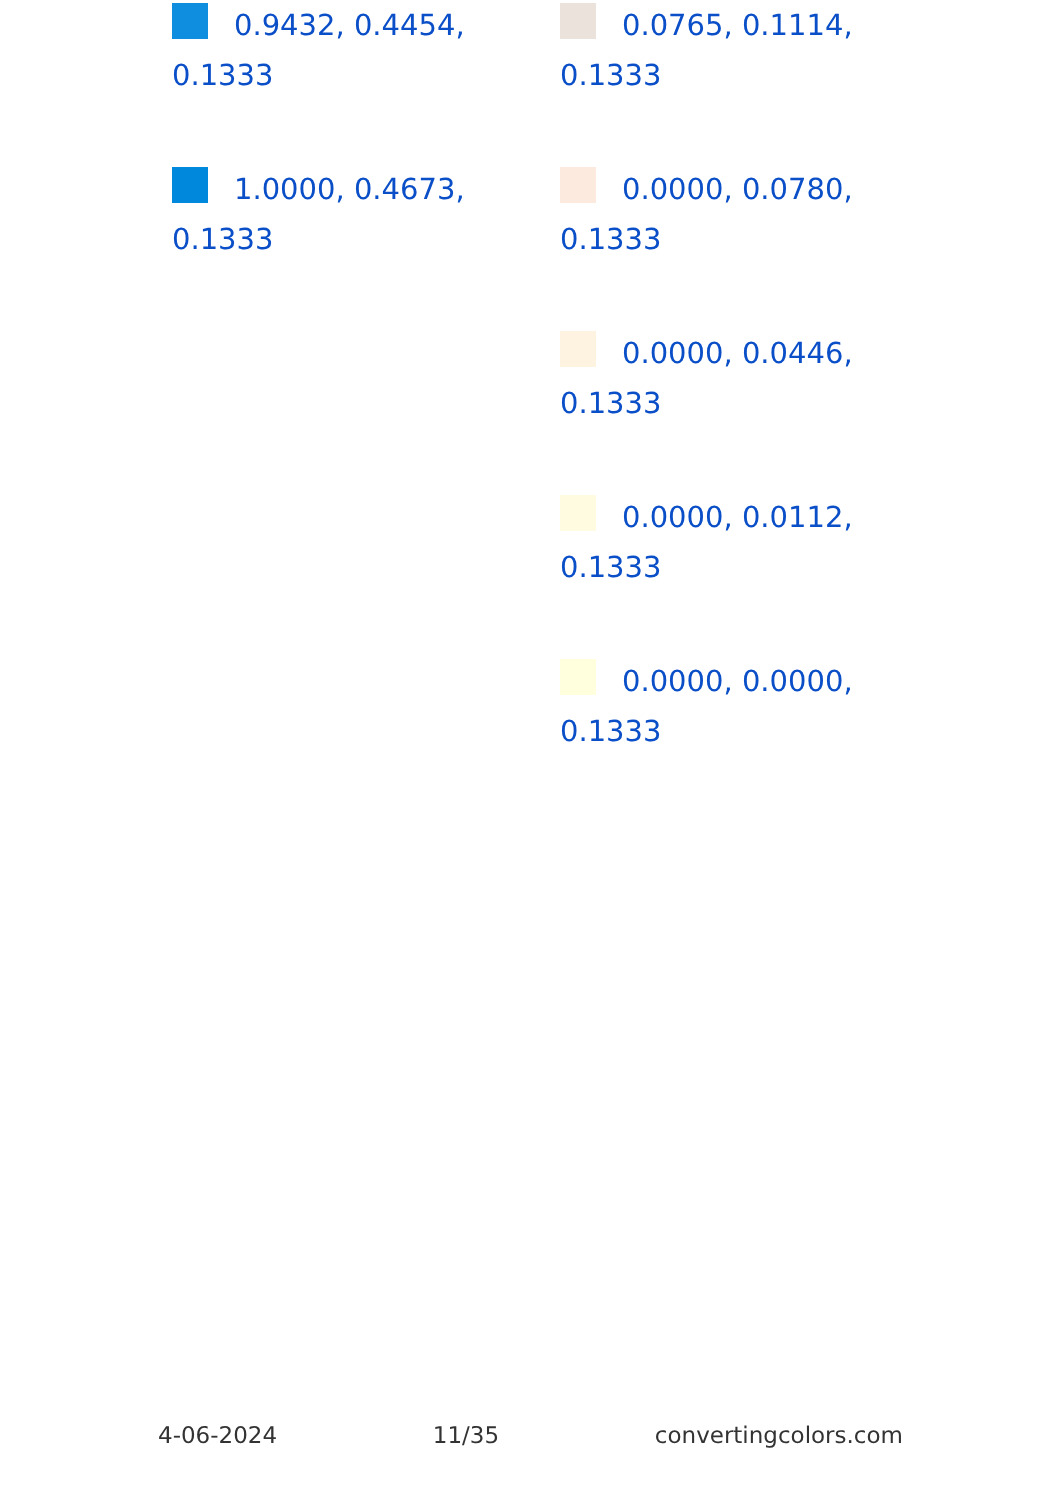0.9432, 0.4454, 0.1333
1.0000, 0.4673, 0.1333
0.0765, 0.1114, 0.1333
0.0000, 0.0780, 0.1333
0.0000, 0.0446, 0.1333
0.0000, 0.0112, 0.1333
0.0000, 0.0000, 0.1333
4-06-2024 11/35 convertingcolors.com